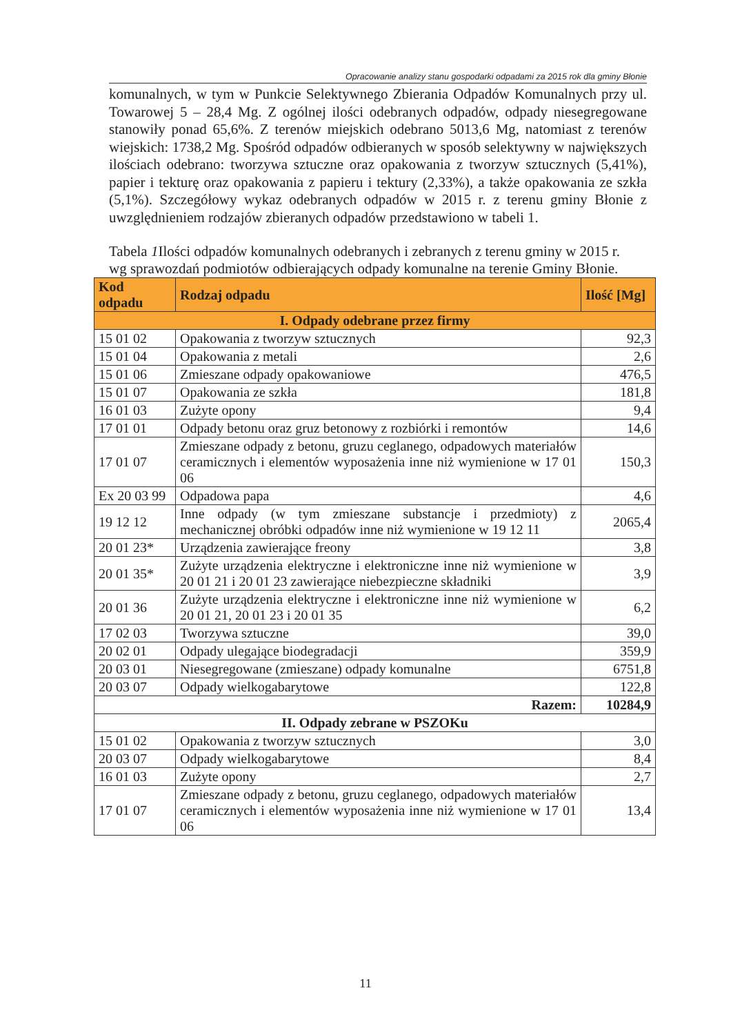Opracowanie analizy stanu gospodarki odpadami za 2015 rok dla gminy Błonie
komunalnych, w tym w Punkcie Selektywnego Zbierania Odpadów Komunalnych przy ul. Towarowej 5 – 28,4 Mg. Z ogólnej ilości odebranych odpadów, odpady niesegregowane stanowiły ponad 65,6%. Z terenów miejskich odebrano 5013,6 Mg, natomiast z terenów wiejskich: 1738,2 Mg. Spośród odpadów odbieranych w sposób selektywny w największych ilościach odebrano: tworzywa sztuczne oraz opakowania z tworzyw sztucznych (5,41%), papier i tekturę oraz opakowania z papieru i tektury (2,33%), a także opakowania ze szkła (5,1%). Szczegółowy wykaz odebranych odpadów w 2015 r. z terenu gminy Błonie z uwzględnieniem rodzajów zbieranych odpadów przedstawiono w tabeli 1.
Tabela 1 Ilości odpadów komunalnych odebranych i zebranych z terenu gminy w 2015 r. wg sprawozdań podmiotów odbierających odpady komunalne na terenie Gminy Błonie.
| Kod odpadu | Rodzaj odpadu | Ilość [Mg] |
| --- | --- | --- |
| I. Odpady odebrane przez firmy | | |
| 15 01 02 | Opakowania z tworzyw sztucznych | 92,3 |
| 15 01 04 | Opakowania z metali | 2,6 |
| 15 01 06 | Zmieszane odpady opakowaniowe | 476,5 |
| 15 01 07 | Opakowania ze szkła | 181,8 |
| 16 01 03 | Zużyte opony | 9,4 |
| 17 01 01 | Odpady betonu oraz gruz betonowy z rozbiórki i remontów | 14,6 |
| 17 01 07 | Zmieszane odpady z betonu, gruzu ceglanego, odpadowych materiałów ceramicznych i elementów wyposażenia inne niż wymienione w 17 01 06 | 150,3 |
| Ex 20 03 99 | Odpadowa papa | 4,6 |
| 19 12 12 | Inne odpady (w tym zmieszane substancje i przedmioty) z mechanicznej obróbki odpadów inne niż wymienione w 19 12 11 | 2065,4 |
| 20 01 23* | Urządzenia zawierające freony | 3,8 |
| 20 01 35* | Zużyte urządzenia elektryczne i elektroniczne inne niż wymienione w 20 01 21 i 20 01 23 zawierające niebezpieczne składniki | 3,9 |
| 20 01 36 | Zużyte urządzenia elektryczne i elektroniczne inne niż wymienione w 20 01 21, 20 01 23 i 20 01 35 | 6,2 |
| 17 02 03 | Tworzywa sztuczne | 39,0 |
| 20 02 01 | Odpady ulegające biodegradacji | 359,9 |
| 20 03 01 | Niesegregowane (zmieszane) odpady komunalne | 6751,8 |
| 20 03 07 | Odpady wielkogabarytowe | 122,8 |
| Razem: | | 10284,9 |
| II. Odpady zebrane w PSZOKu | | |
| 15 01 02 | Opakowania z tworzyw sztucznych | 3,0 |
| 20 03 07 | Odpady wielkogabarytowe | 8,4 |
| 16 01 03 | Zużyte opony | 2,7 |
| 17 01 07 | Zmieszane odpady z betonu, gruzu ceglanego, odpadowych materiałów ceramicznych i elementów wyposażenia inne niż wymienione w 17 01 06 | 13,4 |
11